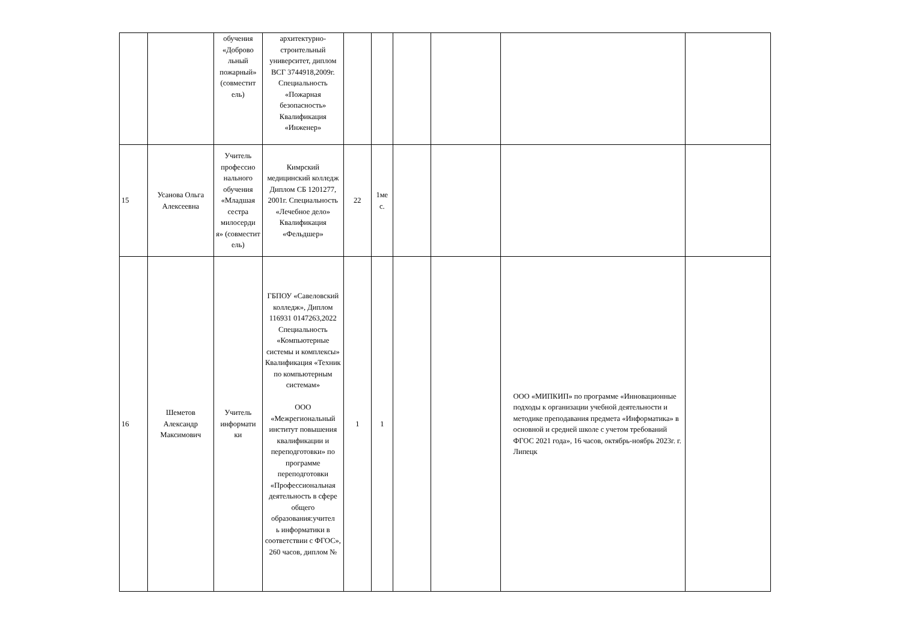| | | обучения «Доброво льный пожарный» (совместит ель) | архитектурно-строительный университет, диплом ВСГ 3744918,2009г. Специальность «Пожарная безопасность» Квалификация «Инженер» | | | | | | |
| 15 | Усанова Ольга Алексеевна | Учитель профессио нального обучения «Младшая сестра милосерди я» (совместит ель) | Кимрский медицинский колледж Диплом СБ 1201277, 2001г. Специальность «Лечебное дело» Квалификация «Фельдшер» | 22 | 1ме с. | | | | |
| 16 | Шеметов Александр Максимович | Учитель информати ки | ГБПОУ «Савеловский колледж», Диплом 116931 0147263,2022 Специальность «Компьютерные системы и комплексы» Квалификация «Техник по компьютерным системам» ООО «Межрегиональный институт повышения квалификации и переподготовки» по программе переподготовки «Профессиональная деятельность в сфере общего образования:учител ь информатики в соответствии с ФГОС», 260 часов, диплом № | 1 | 1 | | | ООО «МИПКИП» по программе «Инновационные подходы к организации учебной деятельности и методике преподавания предмета «Информатика» в основной и средней школе с учетом требований ФГОС 2021 года», 16 часов, октябрь-ноябрь 2023г. г. Липецк | |